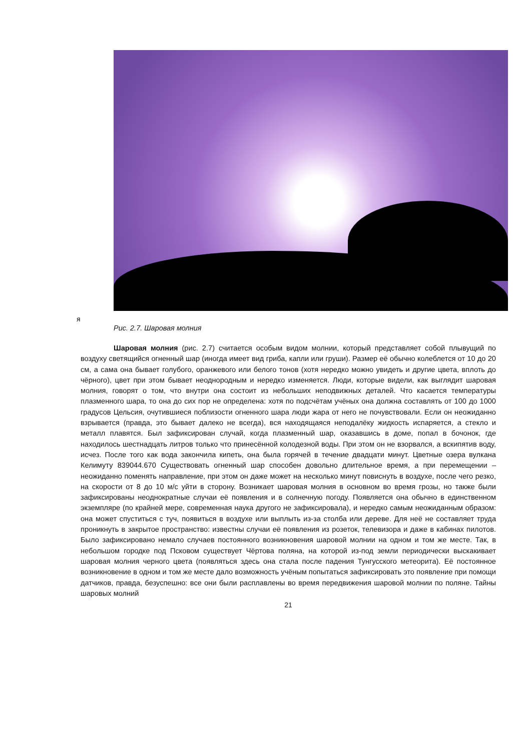я
Рис. 2.7. Шаровая молния
Шаровая молния (рис. 2.7) считается особым видом молнии, который представляет собой плывущий по воздуху светящийся огненный шар (иногда имеет вид гриба, капли или груши). Размер её обычно колеблется от 10 до 20 см, а сама она бывает голубого, оранжевого или белого тонов (хотя нередко можно увидеть и другие цвета, вплоть до чёрного), цвет при этом бывает неоднородным и нередко изменяется. Люди, которые видели, как выглядит шаровая молния, говорят о том, что внутри она состоит из небольших неподвижных деталей. Что касается температуры плазменного шара, то она до сих пор не определена: хотя по подсчётам учёных она должна составлять от 100 до 1000 градусов Цельсия, очутившиеся поблизости огненного шара люди жара от него не почувствовали. Если он неожиданно взрывается (правда, это бывает далеко не всегда), вся находящаяся неподалёку жидкость испаряется, а стекло и металл плавятся. Был зафиксирован случай, когда плазменный шар, оказавшись в доме, попал в бочонок, где находилось шестнадцать литров только что принесённой колодезной воды. При этом он не взорвался, а вскипятив воду, исчез. После того как вода закончила кипеть, она была горячей в течение двадцати минут. Цветные озера вулкана Келимуту 839044.670 Существовать огненный шар способен довольно длительное время, а при перемещении – неожиданно поменять направление, при этом он даже может на несколько минут повиснуть в воздухе, после чего резко, на скорости от 8 до 10 м/с уйти в сторону. Возникает шаровая молния в основном во время грозы, но также были зафиксированы неоднократные случаи её появления и в солнечную погоду. Появляется она обычно в единственном экземпляре (по крайней мере, современная наука другого не зафиксировала), и нередко самым неожиданным образом: она может спуститься с туч, появиться в воздухе или выплыть из-за столба или дереве. Для неё не составляет труда проникнуть в закрытое пространство: известны случаи её появления из розеток, телевизора и даже в кабинах пилотов. Было зафиксировано немало случаев постоянного возникновения шаровой молнии на одном и том же месте. Так, в небольшом городке под Псковом существует Чёртова поляна, на которой из-под земли периодически выскакивает шаровая молния черного цвета (появляться здесь она стала после падения Тунгусского метеорита). Её постоянное возникновение в одном и том же месте дало возможность учёным попытаться зафиксировать это появление при помощи датчиков, правда, безуспешно: все они были расплавлены во время передвижения шаровой молнии по поляне. Тайны шаровых молний
21